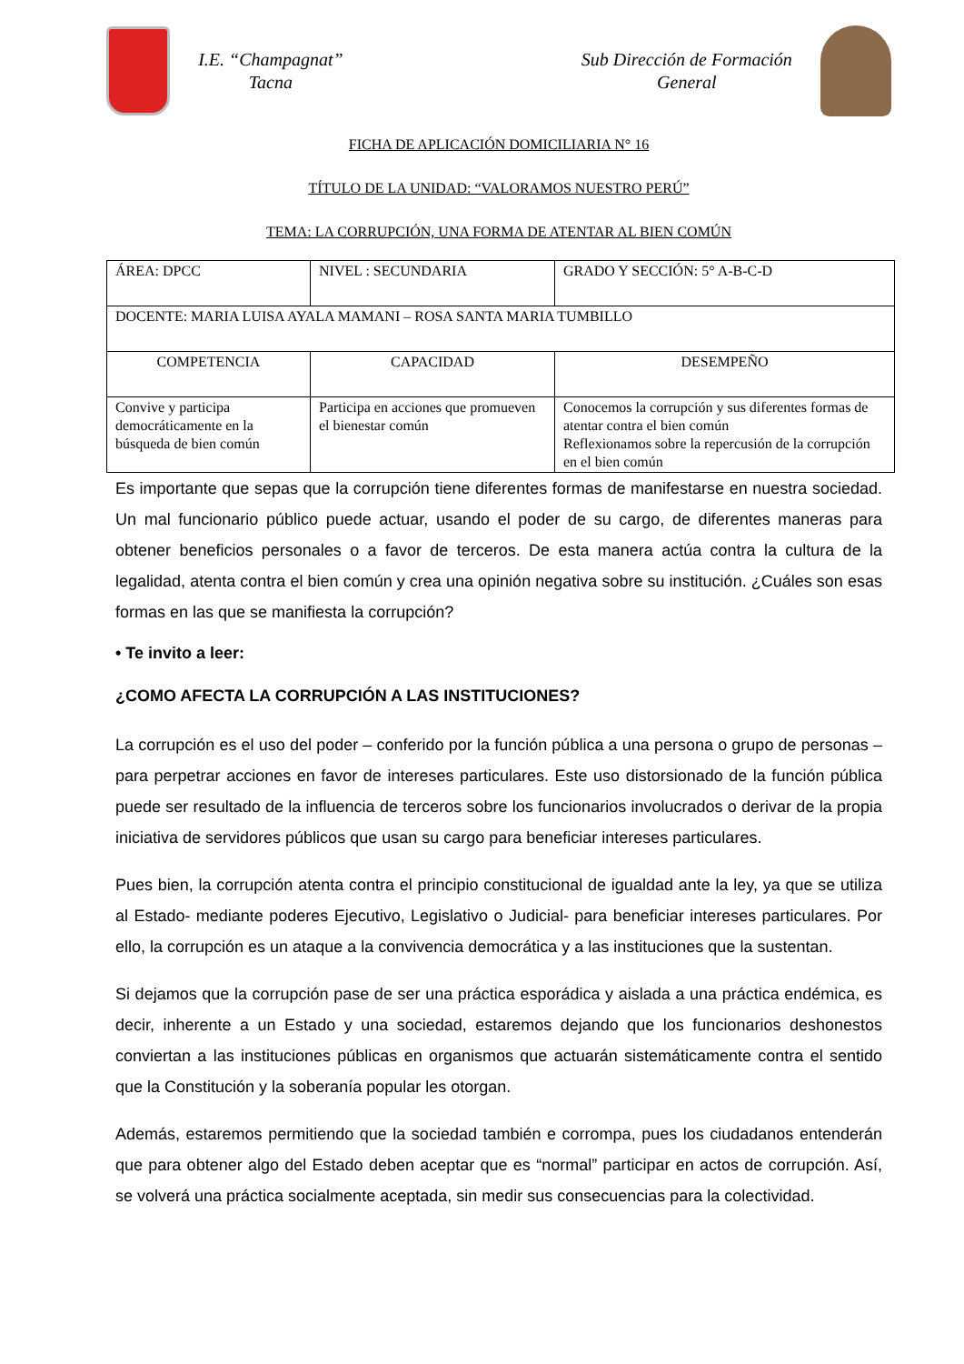I.E. “Champagnat”
Tacna
Sub Dirección de Formación
General
FICHA DE APLICACIÓN DOMICILIARIA N° 16
TÍTULO DE LA UNIDAD: “VALORAMOS NUESTRO PERÚ”
TEMA: LA CORRUPCIÓN, UNA FORMA DE ATENTAR AL BIEN COMÚN
| ÁREA: DPCC | NIVEL : SECUNDARIA | GRADO Y SECCIÓN: 5° A-B-C-D |
| DOCENTE: MARIA LUISA AYALA MAMANI – ROSA SANTA MARIA TUMBILLO | | |
| COMPETENCIA | CAPACIDAD | DESEMPEÑO |
| Convive y participa democráticamente en la búsqueda de bien común | Participa en acciones que promueven el bienestar común | Conocemos la corrupción y sus diferentes formas de atentar contra el bien común Reflexionamos sobre la repercusión de la corrupción en el bien común |
Es importante que sepas que la corrupción tiene diferentes formas de manifestarse en nuestra sociedad. Un mal funcionario público puede actuar, usando el poder de su cargo, de diferentes maneras para obtener beneficios personales o a favor de terceros. De esta manera actúa contra la cultura de la legalidad, atenta contra el bien común y crea una opinión negativa sobre su institución. ¿Cuáles son esas formas en las que se manifiesta la corrupción?
• Te invito a leer:
¿COMO AFECTA LA CORRUPCIÓN A LAS INSTITUCIONES?
La corrupción es el uso del poder – conferido por la función pública a una persona o grupo de personas – para perpetrar acciones en favor de intereses particulares. Este uso distorsionado de la función pública puede ser resultado de la influencia de terceros sobre los funcionarios involucrados o derivar de la propia iniciativa de servidores públicos que usan su cargo para beneficiar intereses particulares.
Pues bien, la corrupción atenta contra el principio constitucional de igualdad ante la ley, ya que se utiliza al Estado- mediante poderes Ejecutivo, Legislativo o Judicial- para beneficiar intereses particulares. Por ello, la corrupción es un ataque a la convivencia democrática y a las instituciones que la sustentan.
Si dejamos que la corrupción pase de ser una práctica esporádica y aislada a una práctica endémica, es decir, inherente a un Estado y una sociedad, estaremos dejando que los funcionarios deshonestos conviertan a las instituciones públicas en organismos que actuarán sistemáticamente contra el sentido que la Constitución y la soberanía popular les otorgan.
Además, estaremos permitiendo que la sociedad también e corrompa, pues los ciudadanos entenderán que para obtener algo del Estado deben aceptar que es “normal” participar en actos de corrupción. Así, se volverá una práctica socialmente aceptada, sin medir sus consecuencias para la colectividad.